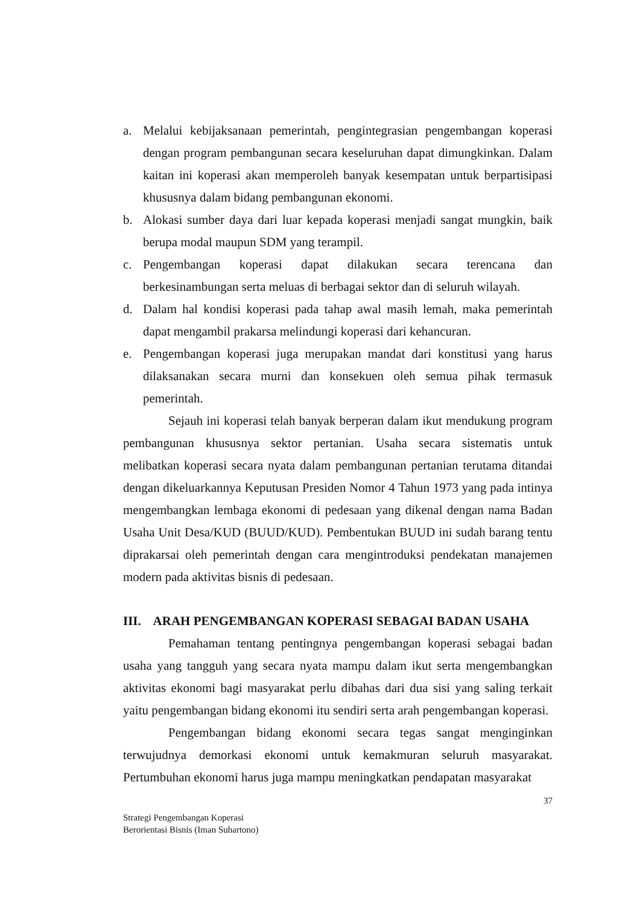a. Melalui kebijaksanaan pemerintah, pengintegrasian pengembangan koperasi dengan program pembangunan secara keseluruhan dapat dimungkinkan. Dalam kaitan ini koperasi akan memperoleh banyak kesempatan untuk berpartisipasi khususnya dalam bidang pembangunan ekonomi.
b. Alokasi sumber daya dari luar kepada koperasi menjadi sangat mungkin, baik berupa modal maupun SDM yang terampil.
c. Pengembangan koperasi dapat dilakukan secara terencana dan berkesinambungan serta meluas di berbagai sektor dan di seluruh wilayah.
d. Dalam hal kondisi koperasi pada tahap awal masih lemah, maka pemerintah dapat mengambil prakarsa melindungi koperasi dari kehancuran.
e. Pengembangan koperasi juga merupakan mandat dari konstitusi yang harus dilaksanakan secara murni dan konsekuen oleh semua pihak termasuk pemerintah.
Sejauh ini koperasi telah banyak berperan dalam ikut mendukung program pembangunan khususnya sektor pertanian. Usaha secara sistematis untuk melibatkan koperasi secara nyata dalam pembangunan pertanian terutama ditandai dengan dikeluarkannya Keputusan Presiden Nomor 4 Tahun 1973 yang pada intinya mengembangkan lembaga ekonomi di pedesaan yang dikenal dengan nama Badan Usaha Unit Desa/KUD (BUUD/KUD). Pembentukan BUUD ini sudah barang tentu diprakarsai oleh pemerintah dengan cara mengintroduksi pendekatan manajemen modern pada aktivitas bisnis di pedesaan.
III. ARAH PENGEMBANGAN KOPERASI SEBAGAI BADAN USAHA
Pemahaman tentang pentingnya pengembangan koperasi sebagai badan usaha yang tangguh yang secara nyata mampu dalam ikut serta mengembangkan aktivitas ekonomi bagi masyarakat perlu dibahas dari dua sisi yang saling terkait yaitu pengembangan bidang ekonomi itu sendiri serta arah pengembangan koperasi.
Pengembangan bidang ekonomi secara tegas sangat menginginkan terwujudnya demorkasi ekonomi untuk kemakmuran seluruh masyarakat. Pertumbuhan ekonomi harus juga mampu meningkatkan pendapatan masyarakat
37
Strategi Pengembangan Koperasi
Berorientasi Bisnis (Iman Suhartono)